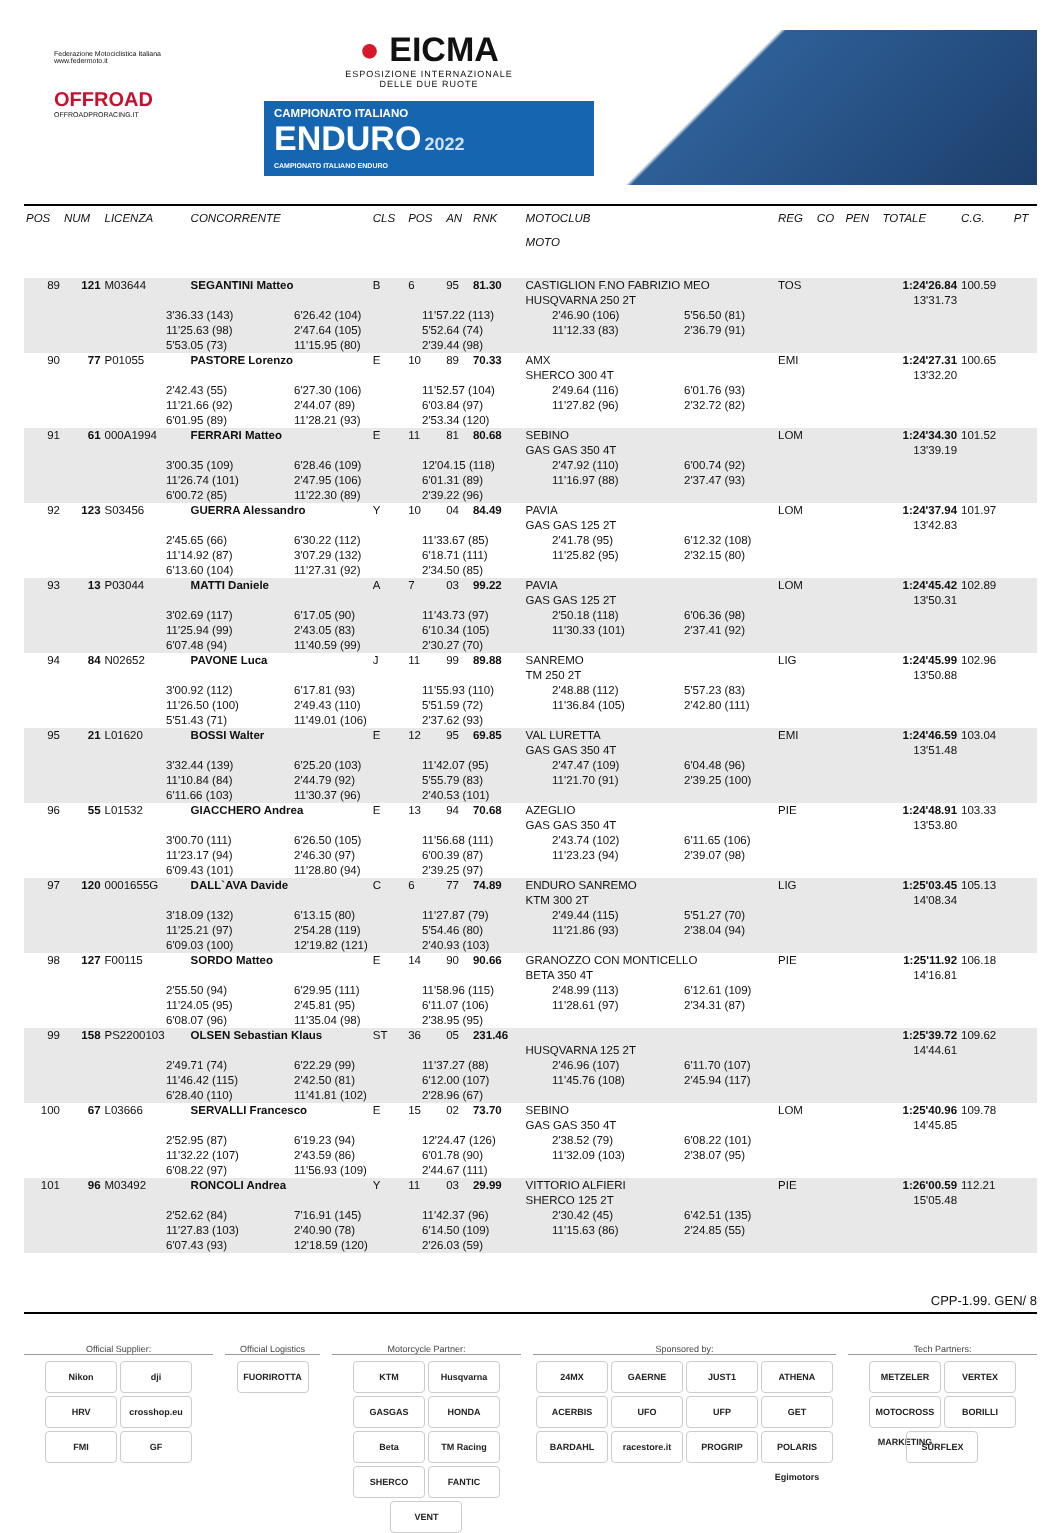Federazione Motociclistica Italiana
www.federmoto.it
OFFROAD
OFFROADPRORACING.IT
● EICMA
ESPOSIZIONE INTERNAZIONALE
DELLE DUE RUOTE
CAMPIONATO ITALIANO
ENDURO 2022
CAMPIONATO ITALIANO ENDURO
| POS | NUM | LICENZA | CONCORRENTE | CLS | POS | AN | RNK | MOTOCLUB MOTO | REG | CO | PEN | TOTALE | C.G. | PT |
| --- | --- | --- | --- | --- | --- | --- | --- | --- | --- | --- | --- | --- | --- | --- |
| 89 | 121 | M03644 | SEGANTINI Matteo | B | 6 | 95 | 81.30 | CASTIGLION F.NO FABRIZIO MEO HUSQVARNA 250 2T | TOS | | | 1:24'26.84 13'31.73 | 100.59 | |
| 3'36.33 (143) 6'26.42 (104) 11'57.22 (113) 2'46.90 (106) 5'56.50 (81) 11'25.63 (98) 2'47.64 (105) 5'52.64 (74) 11'12.33 (83) 2'36.79 (91) 5'53.05 (73) 11'15.95 (80) 2'39.44 (98) | | | | | | | | | | | | | | |
| 90 | 77 | P01055 | PASTORE Lorenzo | E | 10 | 89 | 70.33 | AMX SHERCO 300 4T | EMI | | | 1:24'27.31 13'32.20 | 100.65 | |
| 2'42.43 (55) 6'27.30 (106) 11'52.57 (104) 2'49.64 (116) 6'01.76 (93) 11'21.66 (92) 2'44.07 (89) 6'03.84 (97) 11'27.82 (96) 2'32.72 (82) 6'01.95 (89) 11'28.21 (93) 2'53.34 (120) | | | | | | | | | | | | | | |
| 91 | 61 | 000A1994 | FERRARI Matteo | E | 11 | 81 | 80.68 | SEBINO GAS GAS 350 4T | LOM | | | 1:24'34.30 13'39.19 | 101.52 | |
| 3'00.35 (109) 6'28.46 (109) 12'04.15 (118) 2'47.92 (110) 6'00.74 (92) 11'26.74 (101) 2'47.95 (106) 6'01.31 (89) 11'16.97 (88) 2'37.47 (93) 6'00.72 (85) 11'22.30 (89) 2'39.22 (96) | | | | | | | | | | | | | | |
| 92 | 123 | S03456 | GUERRA Alessandro | Y | 10 | 04 | 84.49 | PAVIA GAS GAS 125 2T | LOM | | | 1:24'37.94 13'42.83 | 101.97 | |
| 2'45.65 (66) 6'30.22 (112) 11'33.67 (85) 2'41.78 (95) 6'12.32 (108) 11'14.92 (87) 3'07.29 (132) 6'18.71 (111) 11'25.82 (95) 2'32.15 (80) 6'13.60 (104) 11'27.31 (92) 2'34.50 (85) | | | | | | | | | | | | | | |
| 93 | 13 | P03044 | MATTI Daniele | A | 7 | 03 | 99.22 | PAVIA GAS GAS 125 2T | LOM | | | 1:24'45.42 13'50.31 | 102.89 | |
| 3'02.69 (117) 6'17.05 (90) 11'43.73 (97) 2'50.18 (118) 6'06.36 (98) 11'25.94 (99) 2'43.05 (83) 6'10.34 (105) 11'30.33 (101) 2'37.41 (92) 6'07.48 (94) 11'40.59 (99) 2'30.27 (70) | | | | | | | | | | | | | | |
| 94 | 84 | N02652 | PAVONE Luca | J | 11 | 99 | 89.88 | SANREMO TM 250 2T | LIG | | | 1:24'45.99 13'50.88 | 102.96 | |
| 3'00.92 (112) 6'17.81 (93) 11'55.93 (110) 2'48.88 (112) 5'57.23 (83) 11'26.50 (100) 2'49.43 (110) 5'51.59 (72) 11'36.84 (105) 2'42.80 (111) 5'51.43 (71) 11'49.01 (106) 2'37.62 (93) | | | | | | | | | | | | | | |
| 95 | 21 | L01620 | BOSSI Walter | E | 12 | 95 | 69.85 | VAL LURETTA GAS GAS 350 4T | EMI | | | 1:24'46.59 13'51.48 | 103.04 | |
| 3'32.44 (139) 6'25.20 (103) 11'42.07 (95) 2'47.47 (109) 6'04.48 (96) 11'10.84 (84) 2'44.79 (92) 5'55.79 (83) 11'21.70 (91) 2'39.25 (100) 6'11.66 (103) 11'30.37 (96) 2'40.53 (101) | | | | | | | | | | | | | | |
| 96 | 55 | L01532 | GIACCHERO Andrea | E | 13 | 94 | 70.68 | AZEGLIO GAS GAS 350 4T | PIE | | | 1:24'48.91 13'53.80 | 103.33 | |
| 3'00.70 (111) 6'26.50 (105) 11'56.68 (111) 2'43.74 (102) 6'11.65 (106) 11'23.17 (94) 2'46.30 (97) 6'00.39 (87) 11'23.23 (94) 2'39.07 (98) 6'09.43 (101) 11'28.80 (94) 2'39.25 (97) | | | | | | | | | | | | | | |
| 97 | 120 | 0001655G | DALL`AVA Davide | C | 6 | 77 | 74.89 | ENDURO SANREMO KTM 300 2T | LIG | | | 1:25'03.45 14'08.34 | 105.13 | |
| 3'18.09 (132) 6'13.15 (80) 11'27.87 (79) 2'49.44 (115) 5'51.27 (70) 11'25.21 (97) 2'54.28 (119) 5'54.46 (80) 11'21.86 (93) 2'38.04 (94) 6'09.03 (100) 12'19.82 (121) 2'40.93 (103) | | | | | | | | | | | | | | |
| 98 | 127 | F00115 | SORDO Matteo | E | 14 | 90 | 90.66 | GRANOZZO CON MONTICELLO BETA 350 4T | PIE | | | 1:25'11.92 14'16.81 | 106.18 | |
| 2'55.50 (94) 6'29.95 (111) 11'58.96 (115) 2'48.99 (113) 6'12.61 (109) 11'24.05 (95) 2'45.81 (95) 6'11.07 (106) 11'28.61 (97) 2'34.31 (87) 6'08.07 (96) 11'35.04 (98) 2'38.95 (95) | | | | | | | | | | | | | | |
| 99 | 158 | PS2200103 | OLSEN Sebastian Klaus | ST | 36 | 05 | 231.46 | HUSQVARNA 125 2T | | | | 1:25'39.72 14'44.61 | 109.62 | |
| 2'49.71 (74) 6'22.29 (99) 11'37.27 (88) 2'46.96 (107) 6'11.70 (107) 11'46.42 (115) 2'42.50 (81) 6'12.00 (107) 11'45.76 (108) 2'45.94 (117) 6'28.40 (110) 11'41.81 (102) 2'28.96 (67) | | | | | | | | | | | | | | |
| 100 | 67 | L03666 | SERVALLI Francesco | E | 15 | 02 | 73.70 | SEBINO GAS GAS 350 4T | LOM | | | 1:25'40.96 14'45.85 | 109.78 | |
| 2'52.95 (87) 6'19.23 (94) 12'24.47 (126) 2'38.52 (79) 6'08.22 (101) 11'32.22 (107) 2'43.59 (86) 6'01.78 (90) 11'32.09 (103) 2'38.07 (95) 6'08.22 (97) 11'56.93 (109) 2'44.67 (111) | | | | | | | | | | | | | | |
| 101 | 96 | M03492 | RONCOLI Andrea | Y | 11 | 03 | 29.99 | VITTORIO ALFIERI SHERCO 125 2T | PIE | | | 1:26'00.59 15'05.48 | 112.21 | |
| 2'52.62 (84) 7'16.91 (145) 11'42.37 (96) 2'30.42 (45) 6'42.51 (135) 11'27.83 (103) 2'40.90 (78) 6'14.50 (109) 11'15.63 (86) 2'24.85 (55) 6'07.43 (93) 12'18.59 (120) 2'26.03 (59) | | | | | | | | | | | | | | |
CPP-1.99. GEN/ 8
Official Supplier:
Nikon dji HRV crosshop.eu FMI GF
Official Logistics
FUORIROTTA
Motorcycle Partner:
KTM Husqvarna GASGAS HONDA Beta TM Racing SHERCO FANTIC VENT
Sponsored by:
24MX GAERNE JUST1 ATHENA ACERBIS UFO UFP GET BARDAHL racestore.it PROGRIP POLARIS Egimotors
Tech Partners:
METZELER VERTEX MOTOCROSS MARKETING BORILLI SURFLEX